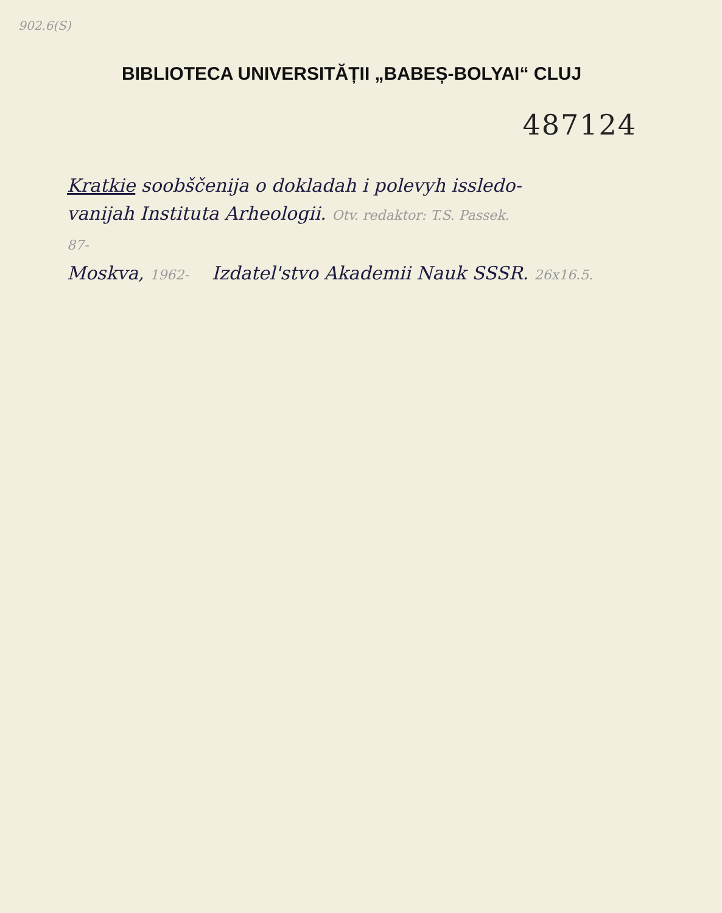902.6(S)
BIBLIOTECA UNIVERSITĂȚII „BABEȘ-BOLYAI“ CLUJ
487124
Kratkie soobščenija o dokladah i polevyh issledo-
vanijah Instituta Arheologii. Otv. redaktor: T.S. Passek.
87-
Moskva, 1962- Izdatel'stvo Akademii Nauk SSSR. 26x16.5.